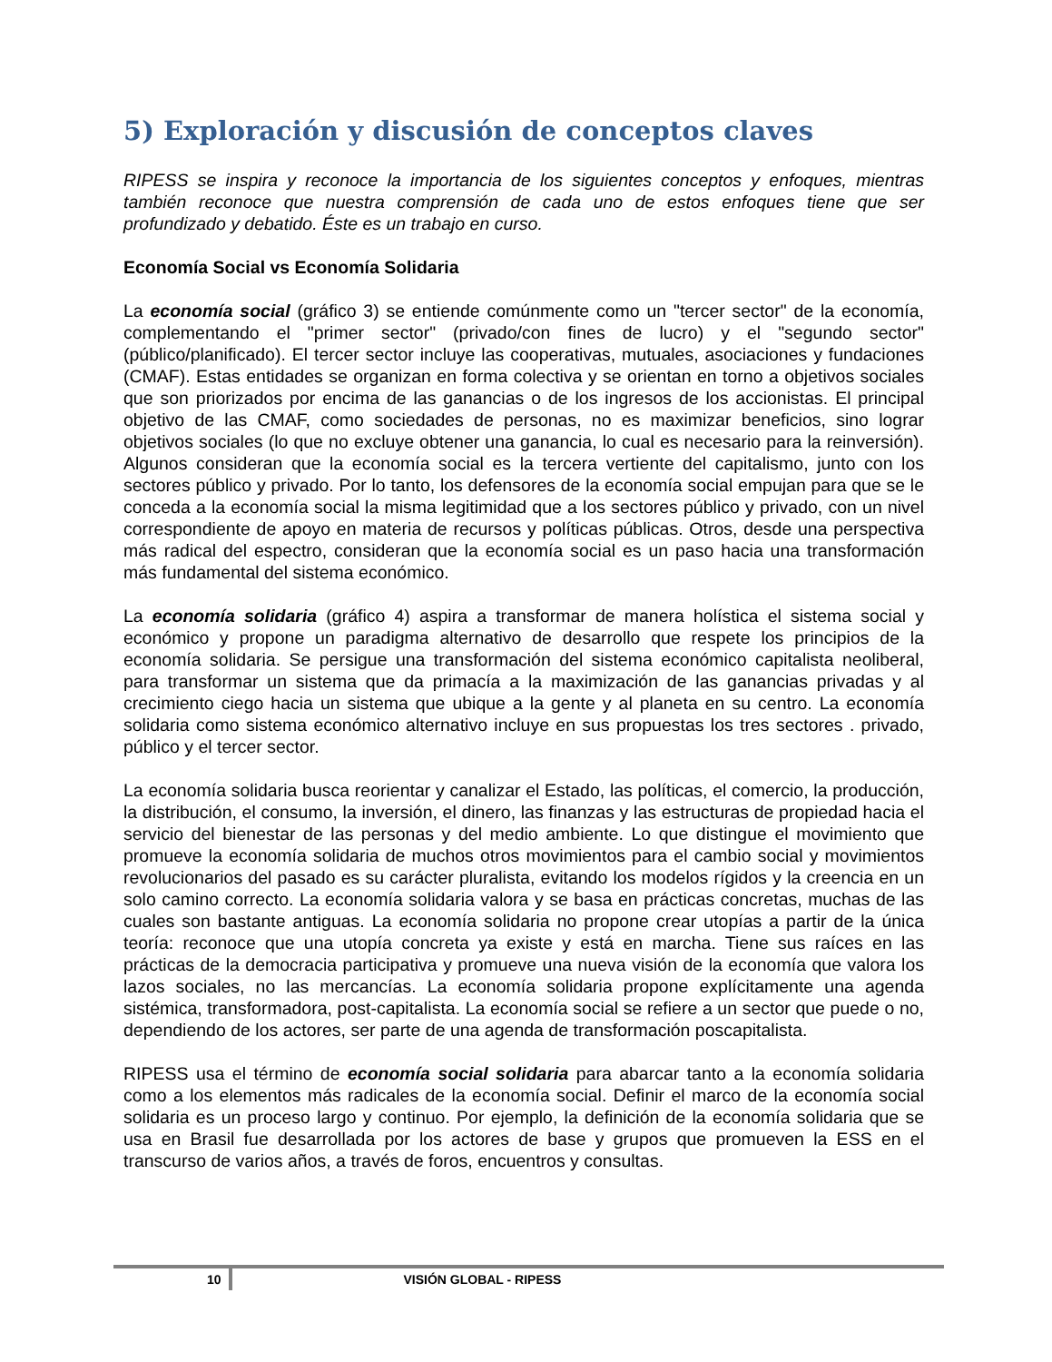5) Exploración y discusión de conceptos claves
RIPESS se inspira y reconoce la importancia de los siguientes conceptos y enfoques, mientras también reconoce que nuestra comprensión de cada uno de estos enfoques tiene que ser profundizado y debatido. Éste es un trabajo en curso.
Economía Social vs Economía Solidaria
La economía social (gráfico 3) se entiende comúnmente como un "tercer sector" de la economía, complementando el "primer sector" (privado/con fines de lucro) y el "segundo sector" (público/planificado). El tercer sector incluye las cooperativas, mutuales, asociaciones y fundaciones (CMAF). Estas entidades se organizan en forma colectiva y se orientan en torno a objetivos sociales que son priorizados por encima de las ganancias o de los ingresos de los accionistas. El principal objetivo de las CMAF, como sociedades de personas, no es maximizar beneficios, sino lograr objetivos sociales (lo que no excluye obtener una ganancia, lo cual es necesario para la reinversión). Algunos consideran que la economía social es la tercera vertiente del capitalismo, junto con los sectores público y privado. Por lo tanto, los defensores de la economía social empujan para que se le conceda a la economía social la misma legitimidad que a los sectores público y privado, con un nivel correspondiente de apoyo en materia de recursos y políticas públicas. Otros, desde una perspectiva más radical del espectro, consideran que la economía social es un paso hacia una transformación más fundamental del sistema económico.
La economía solidaria (gráfico 4) aspira a transformar de manera holística el sistema social y económico y propone un paradigma alternativo de desarrollo que respete los principios de la economía solidaria. Se persigue una transformación del sistema económico capitalista neoliberal, para transformar un sistema que da primacía a la maximización de las ganancias privadas y al crecimiento ciego hacia un sistema que ubique a la gente y al planeta en su centro. La economía solidaria como sistema económico alternativo incluye en sus propuestas los tres sectores . privado, público y el tercer sector.
La economía solidaria busca reorientar y canalizar el Estado, las políticas, el comercio, la producción, la distribución, el consumo, la inversión, el dinero, las finanzas y las estructuras de propiedad hacia el servicio del bienestar de las personas y del medio ambiente. Lo que distingue el movimiento que promueve la economía solidaria de muchos otros movimientos para el cambio social y movimientos revolucionarios del pasado es su carácter pluralista, evitando los modelos rígidos y la creencia en un solo camino correcto. La economía solidaria valora y se basa en prácticas concretas, muchas de las cuales son bastante antiguas. La economía solidaria no propone crear utopías a partir de la única teoría: reconoce que una utopía concreta ya existe y está en marcha. Tiene sus raíces en las prácticas de la democracia participativa y promueve una nueva visión de la economía que valora los lazos sociales, no las mercancías. La economía solidaria propone explícitamente una agenda sistémica, transformadora, post-capitalista. La economía social se refiere a un sector que puede o no, dependiendo de los actores, ser parte de una agenda de transformación poscapitalista.
RIPESS usa el término de economía social solidaria para abarcar tanto a la economía solidaria como a los elementos más radicales de la economía social. Definir el marco de la economía social solidaria es un proceso largo y continuo. Por ejemplo, la definición de la economía solidaria que se usa en Brasil fue desarrollada por los actores de base y grupos que promueven la ESS en el transcurso de varios años, a través de foros, encuentros y consultas.
10 VISIÓN GLOBAL - RIPESS